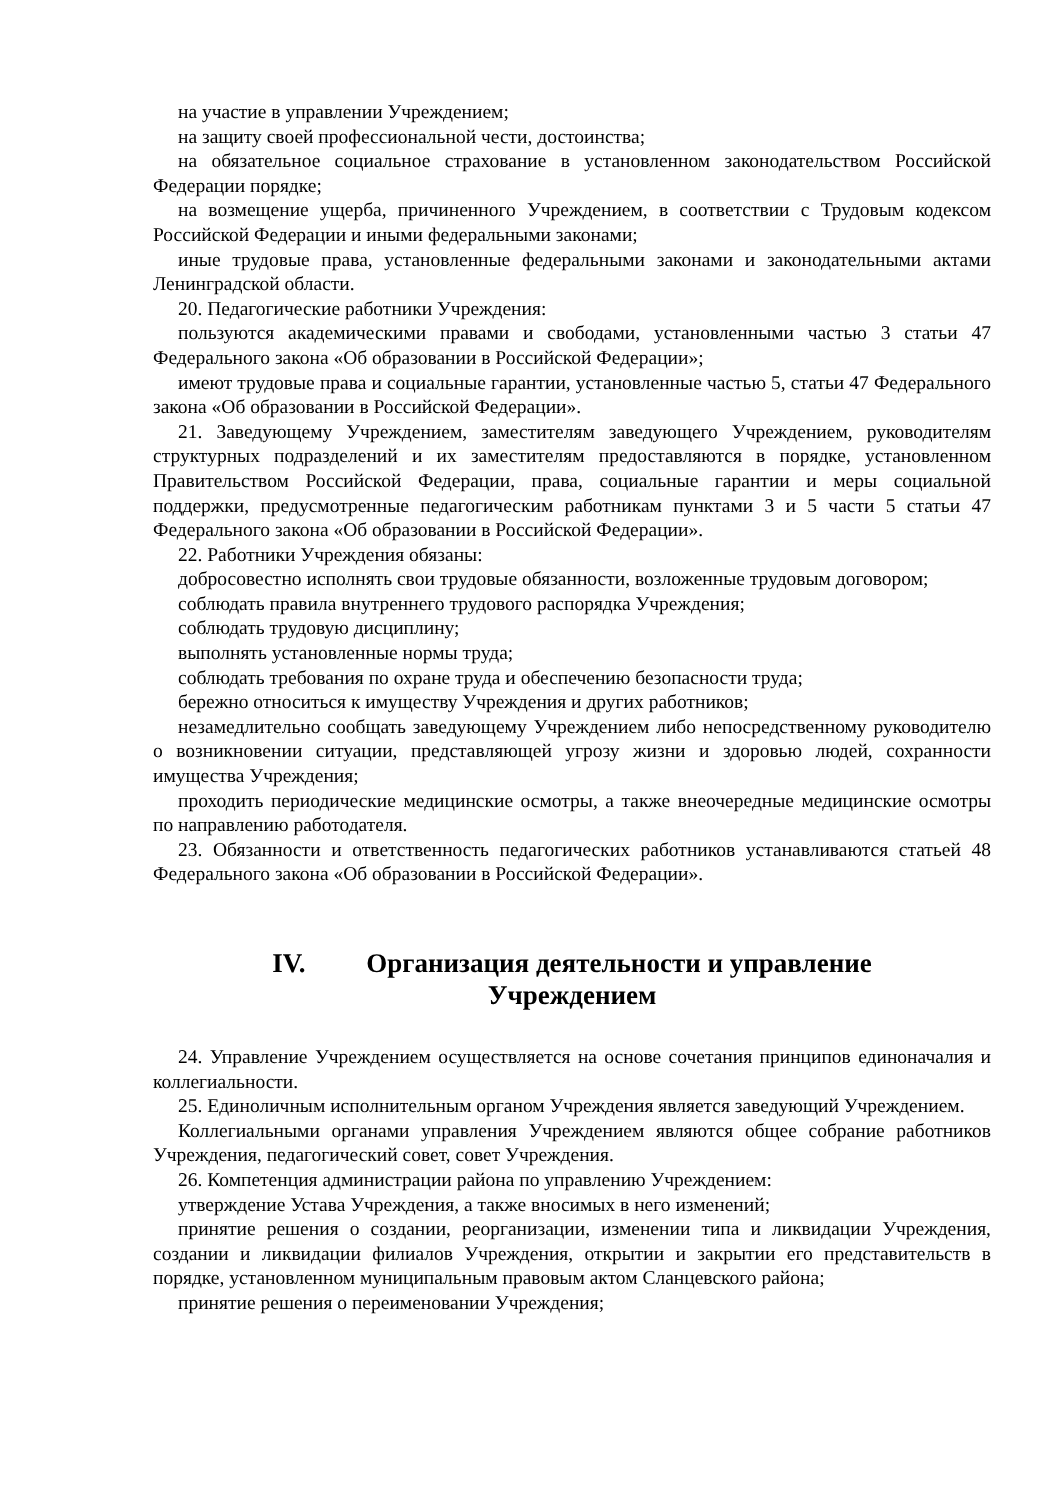на участие в управлении Учреждением;
на защиту своей профессиональной чести, достоинства;
на обязательное социальное страхование в установленном законодательством Российской Федерации порядке;
на возмещение ущерба, причиненного Учреждением, в соответствии с Трудовым кодексом Российской Федерации и иными федеральными законами;
иные трудовые права, установленные федеральными законами и законодательными актами Ленинградской области.
20. Педагогические работники Учреждения:
пользуются академическими правами и свободами, установленными частью 3 статьи 47 Федерального закона «Об образовании в Российской Федерации»;
имеют трудовые права и социальные гарантии, установленные частью 5, статьи 47 Федерального закона «Об образовании в Российской Федерации».
21. Заведующему Учреждением, заместителям заведующего Учреждением, руководителям структурных подразделений и их заместителям предоставляются в порядке, установленном Правительством Российской Федерации, права, социальные гарантии и меры социальной поддержки, предусмотренные педагогическим работникам пунктами 3 и 5 части 5 статьи 47 Федерального закона «Об образовании в Российской Федерации».
22. Работники Учреждения обязаны:
добросовестно исполнять свои трудовые обязанности, возложенные трудовым договором;
соблюдать правила внутреннего трудового распорядка Учреждения;
соблюдать трудовую дисциплину;
выполнять установленные нормы труда;
соблюдать требования по охране труда и обеспечению безопасности труда;
бережно относиться к имуществу Учреждения и других работников;
незамедлительно сообщать заведующему Учреждением либо непосредственному руководителю о возникновении ситуации, представляющей угрозу жизни и здоровью людей, сохранности имущества Учреждения;
проходить периодические медицинские осмотры, а также внеочередные медицинские осмотры по направлению работодателя.
23. Обязанности и ответственность педагогических работников устанавливаются статьей 48 Федерального закона «Об образовании в Российской Федерации».
IV. Организация деятельности и управление
Учреждением
24. Управление Учреждением осуществляется на основе сочетания принципов единоначалия и коллегиальности.
25. Единоличным исполнительным органом Учреждения является заведующий Учреждением.
Коллегиальными органами управления Учреждением являются общее собрание работников Учреждения, педагогический совет, совет Учреждения.
26. Компетенция администрации района по управлению Учреждением:
утверждение Устава Учреждения, а также вносимых в него изменений;
принятие решения о создании, реорганизации, изменении типа и ликвидации Учреждения, создании и ликвидации филиалов Учреждения, открытии и закрытии его представительств в порядке, установленном муниципальным правовым актом Сланцевского района;
принятие решения о переименовании Учреждения;